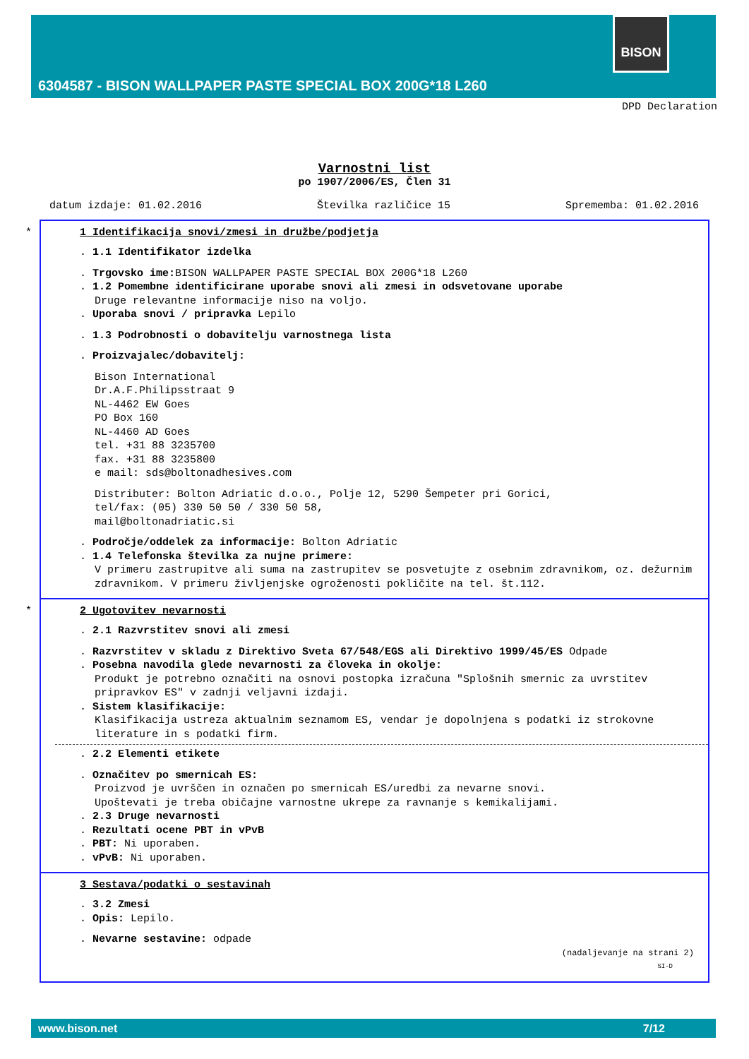BISON
6304587 - BISON WALLPAPER PASTE SPECIAL BOX 200G*18 L260
DPD Declaration
Varnostni list
po 1907/2006/ES, Člen 31
datum izdaje: 01.02.2016 Številka različice 15 Sprememba: 01.02.2016
*
1 Identifikacija snovi/zmesi in družbe/podjetja
. 1.1 Identifikator izdelka
. Trgovsko ime: BISON WALLPAPER PASTE SPECIAL BOX 200G*18 L260
. 1.2 Pomembne identificirane uporabe snovi ali zmesi in odsvetovane uporabe
Druge relevantne informacije niso na voljo.
. Uporaba snovi / pripravka Lepilo
. 1.3 Podrobnosti o dobavitelju varnostnega lista
. Proizvajalec/dobavitelj:
Bison International
Dr.A.F.Philipsstraat 9
NL-4462 EW Goes
PO Box 160
NL-4460 AD Goes
tel. +31 88 3235700
fax. +31 88 3235800
e mail: sds@boltonadhesives.com
Distributer: Bolton Adriatic d.o.o., Polje 12, 5290 Šempeter pri Gorici,
tel/fax: (05) 330 50 50 / 330 50 58,
mail@boltonadriatic.si
. Področje/oddelek za informacije: Bolton Adriatic
. 1.4 Telefonska številka za nujne primere:
V primeru zastrupitve ali suma na zastrupitev se posvetujte z osebnim zdravnikom, oz. dežurnim zdravnikom. V primeru življenjske ogroženosti pokličite na tel. št.112.
*
2 Ugotovitev nevarnosti
. 2.1 Razvrstitev snovi ali zmesi
. Razvrstitev v skladu z Direktivo Sveta 67/548/EGS ali Direktivo 1999/45/ES Odpade
. Posebna navodila glede nevarnosti za človeka in okolje:
Produkt je potrebno označiti na osnovi postopka izračuna "Splošnih smernic za uvrstitev pripravkov ES" v zadnji veljavni izdaji.
. Sistem klasifikacije:
Klasifikacija ustreza aktualnim seznamom ES, vendar je dopolnjena s podatki iz strokovne literature in s podatki firm.
. 2.2 Elementi etikete
. Označitev po smernicah ES:
Proizvod je uvrščen in označen po smernicah ES/uredbi za nevarne snovi.
Upoštevati je treba običajne varnostne ukrepe za ravnanje s kemikalijami.
. 2.3 Druge nevarnosti
. Rezultati ocene PBT in vPvB
. PBT: Ni uporaben.
. vPvB: Ni uporaben.
3 Sestava/podatki o sestavinah
. 3.2 Zmesi
. Opis: Lepilo.
. Nevarne sestavine: odpade
(nadaljevanje na strani 2)
SI-D
www.bison.net 7/12